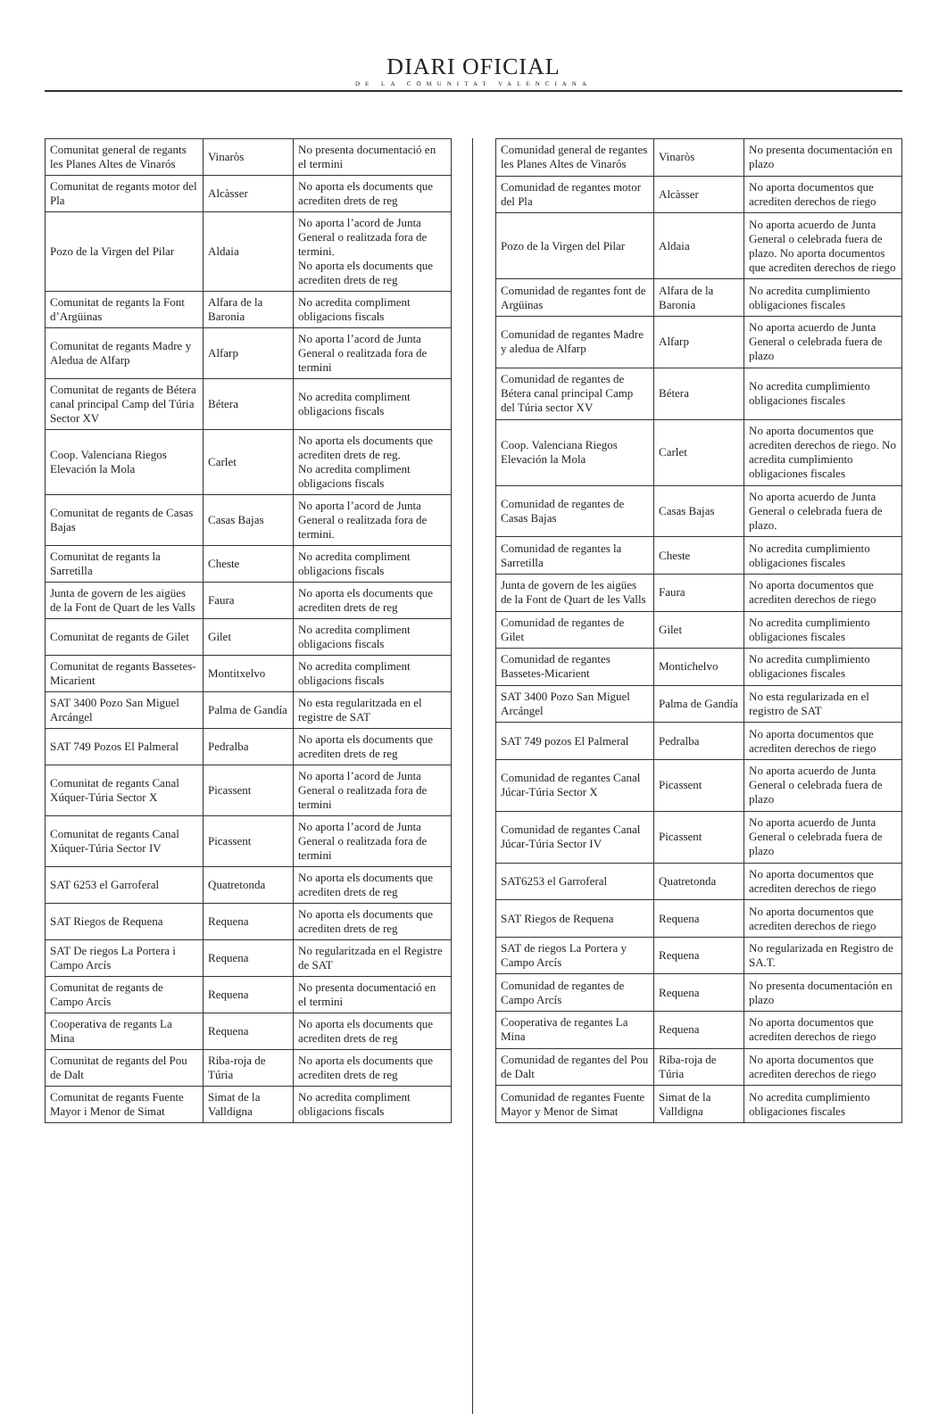DIARI OFICIAL
DE LA COMUNITAT VALENCIANA
| Comunitat general de regants les Planes Altes de Vinarós | Vinaròs | No presenta documentació en el termini |
| Comunitat de regants motor del Pla | Alcàsser | No aporta els documents que acrediten drets de reg |
| Pozo de la Virgen del Pilar | Aldaia | No aporta l’acord de Junta General o realitzada fora de termini. No aporta els documents que acrediten drets de reg |
| Comunitat de regants la Font d’Argüinas | Alfara de la Baronia | No acredita compliment obligacions fiscals |
| Comunitat de regants Madre y Aledua de Alfarp | Alfarp | No aporta l’acord de Junta General o realitzada fora de termini |
| Comunitat de regants de Bétera canal principal Camp del Túria Sector XV | Bétera | No acredita compliment obligacions fiscals |
| Coop. Valenciana Riegos Elevación la Mola | Carlet | No aporta els documents que acrediten drets de reg. No acredita compliment obligacions fiscals |
| Comunitat de regants de Casas Bajas | Casas Bajas | No aporta l’acord de Junta General o realitzada fora de termini. |
| Comunitat de regants la Sarretilla | Cheste | No acredita compliment obligacions fiscals |
| Junta de govern de les aigües de la Font de Quart de les Valls | Faura | No aporta els documents que acrediten drets de reg |
| Comunitat de regants de Gilet | Gilet | No acredita compliment obligacions fiscals |
| Comunitat de regants Bassetes-Micarient | Montitxelvo | No acredita compliment obligacions fiscals |
| SAT 3400 Pozo San Miguel Arcángel | Palma de Gandía | No esta regularitzada en el registre de SAT |
| SAT 749 Pozos El Palmeral | Pedralba | No aporta els documents que acrediten drets de reg |
| Comunitat de regants Canal Xúquer-Túria Sector X | Picassent | No aporta l’acord de Junta General o realitzada fora de termini |
| Comunitat de regants Canal Xúquer-Túria Sector IV | Picassent | No aporta l’acord de Junta General o realitzada fora de termini |
| SAT 6253 el Garroferal | Quatretonda | No aporta els documents que acrediten drets de reg |
| SAT Riegos de Requena | Requena | No aporta els documents que acrediten drets de reg |
| SAT De riegos La Portera i Campo Arcís | Requena | No regularitzada en el Registre de SAT |
| Comunitat de regants de Campo Arcís | Requena | No presenta documentació en el termini |
| Cooperativa de regants La Mina | Requena | No aporta els documents que acrediten drets de reg |
| Comunitat de regants del Pou de Dalt | Riba-roja de Túria | No aporta els documents que acrediten drets de reg |
| Comunitat de regants Fuente Mayor i Menor de Simat | Simat de la Valldigna | No acredita compliment obligacions fiscals |
| Comunidad general de regantes les Planes Altes de Vinarós | Vinaròs | No presenta documentación en plazo |
| Comunidad de regantes motor del Pla | Alcàsser | No aporta documentos que acrediten derechos de riego |
| Pozo de la Virgen del Pilar | Aldaia | No aporta acuerdo de Junta General o celebrada fuera de plazo. No aporta documentos que acrediten derechos de riego |
| Comunidad de regantes font de Argüinas | Alfara de la Baronia | No acredita cumplimiento obligaciones fiscales |
| Comunidad de regantes Madre y aledua de Alfarp | Alfarp | No aporta acuerdo de Junta General o celebrada fuera de plazo |
| Comunidad de regantes de Bétera canal principal Camp del Túria sector XV | Bétera | No acredita cumplimiento obligaciones fiscales |
| Coop. Valenciana Riegos Elevación la Mola | Carlet | No aporta documentos que acrediten derechos de riego. No acredita cumplimiento obligaciones fiscales |
| Comunidad de regantes de Casas Bajas | Casas Bajas | No aporta acuerdo de Junta General o celebrada fuera de plazo. |
| Comunidad de regantes la Sarretilla | Cheste | No acredita cumplimiento obligaciones fiscales |
| Junta de govern de les aigües de la Font de Quart de les Valls | Faura | No aporta documentos que acrediten derechos de riego |
| Comunidad de regantes de Gilet | Gilet | No acredita cumplimiento obligaciones fiscales |
| Comunidad de regantes Bassetes-Micarient | Montichelvo | No acredita cumplimiento obligaciones fiscales |
| SAT 3400 Pozo San Miguel Arcángel | Palma de Gandía | No esta regularizada en el registro de SAT |
| SAT 749 pozos El Palmeral | Pedralba | No aporta documentos que acrediten derechos de riego |
| Comunidad de regantes Canal Júcar-Túria Sector X | Picassent | No aporta acuerdo de Junta General o celebrada fuera de plazo |
| Comunidad de regantes Canal Júcar-Túria Sector IV | Picassent | No aporta acuerdo de Junta General o celebrada fuera de plazo |
| SAT6253 el Garroferal | Quatretonda | No aporta documentos que acrediten derechos de riego |
| SAT Riegos de Requena | Requena | No aporta documentos que acrediten derechos de riego |
| SAT de riegos La Portera y Campo Arcís | Requena | No regularizada en Registro de SA.T. |
| Comunidad de regantes de Campo Arcís | Requena | No presenta documentación en plazo |
| Cooperativa de regantes La Mina | Requena | No aporta documentos que acrediten derechos de riego |
| Comunidad de regantes del Pou de Dalt | Riba-roja de Túria | No aporta documentos que acrediten derechos de riego |
| Comunidad de regantes Fuente Mayor y Menor de Simat | Simat de la Valldigna | No acredita cumplimiento obligaciones fiscales |